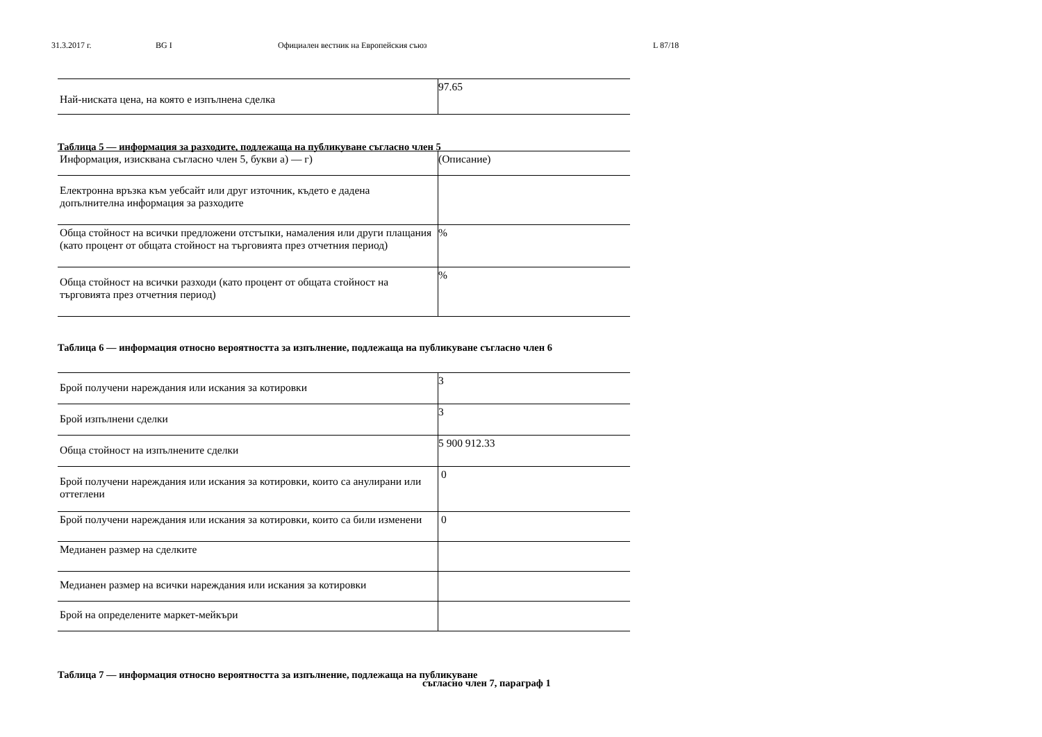31.3.2017 г. BG I Официален вестник на Европейския съюз L 87/18
| Най-ниската цена, на която е изпълнена сделка | 97.65 |
Таблица 5 — информация за разходите, подлежаща на публикуване съгласно член 5
| Информация, изисквана съгласно член 5, букви а) — г) | (Описание) |
| Електронна връзка към уебсайт или друг източник, където е дадена допълнителна информация за разходите | |
| Обща стойност на всички предложени отстъпки, намаления или други плащания (като процент от общата стойност на търговията през отчетния период) | % |
| Обща стойност на всички разходи (като процент от общата стойност на търговията през отчетния период) | % |
Таблица 6 — информация относно вероятността за изпълнение, подлежаща на публикуване съгласно член 6
| Брой получени нареждания или искания за котировки | 3 |
| Брой изпълнени сделки | 3 |
| Обща стойност на изпълнените сделки | 5 900 912.33 |
| Брой получени нареждания или искания за котировки, които са анулирани или оттеглени | 0 |
| Брой получени нареждания или искания за котировки, които са били изменени | 0 |
| Медианен размер на сделките | |
| Медианен размер на всички нареждания или искания за котировки | |
| Брой на определените маркет-мейкъри | |
Таблица 7 — информация относно вероятността за изпълнение, подлежаща на публикуване
съгласно член 7, параграф 1